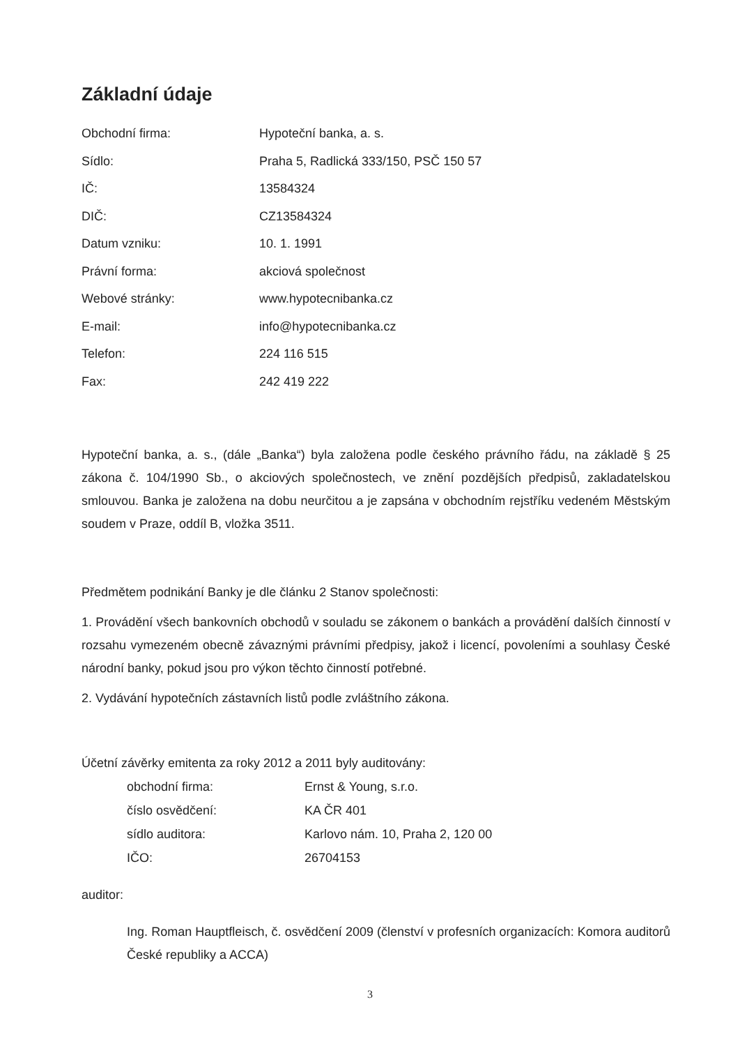Základní údaje
| Obchodní firma: | Hypoteční banka, a. s. |
| Sídlo: | Praha 5, Radlická 333/150, PSČ 150 57 |
| IČ: | 13584324 |
| DIČ: | CZ13584324 |
| Datum vzniku: | 10. 1. 1991 |
| Právní forma: | akciová společnost |
| Webové stránky: | www.hypotecnibanka.cz |
| E-mail: | info@hypotecnibanka.cz |
| Telefon: | 224 116 515 |
| Fax: | 242 419 222 |
Hypoteční banka, a. s., (dále „Banka“) byla založena podle českého právního řádu, na základě § 25 zákona č. 104/1990 Sb., o akciových společnostech, ve znění pozdějších předpisů, zakladatelskou smlouvou. Banka je založena na dobu neurčitou a je zapsána v obchodním rejstříku vedeném Městským soudem v Praze, oddíl B, vložka 3511.
Předmětem podnikání Banky je dle článku 2 Stanov společnosti:
1. Provádění všech bankovních obchodů v souladu se zákonem o bankách a provádění dalších činností v rozsahu vymezeném obecně závaznými právními předpisy, jakož i licencí, povoleními a souhlasy České národní banky, pokud jsou pro výkon těchto činností potřebné.
2. Vydávání hypotečních zástavních listů podle zvláštního zákona.
Účetní závěrky emitenta za roky 2012 a 2011 byly auditovány:
| obchodní firma: | Ernst & Young, s.r.o. |
| číslo osvědčení: | KA ČR 401 |
| sídlo auditora: | Karlovo nám. 10, Praha 2, 120 00 |
| IČO: | 26704153 |
auditor:
Ing. Roman Hauptfleisch, č. osvědčení 2009 (členství v profesních organizacích: Komora auditorů České republiky a ACCA)
3